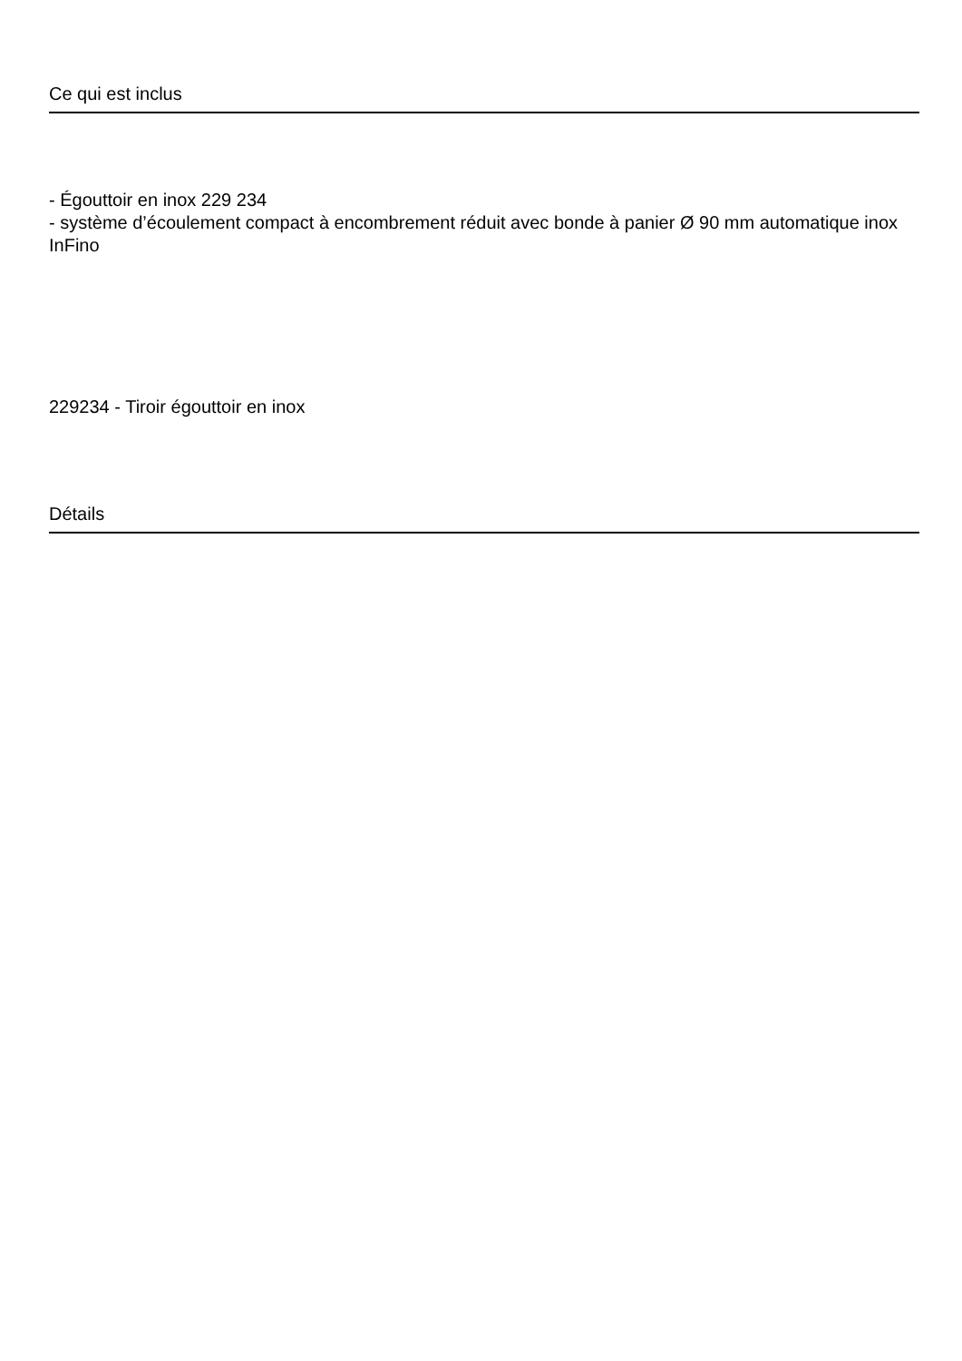Ce qui est inclus
- Égouttoir en inox 229 234
- système d’écoulement compact à encombrement réduit avec bonde à panier Ø 90 mm automatique inox InFino
229234 - Tiroir égouttoir en inox
Détails